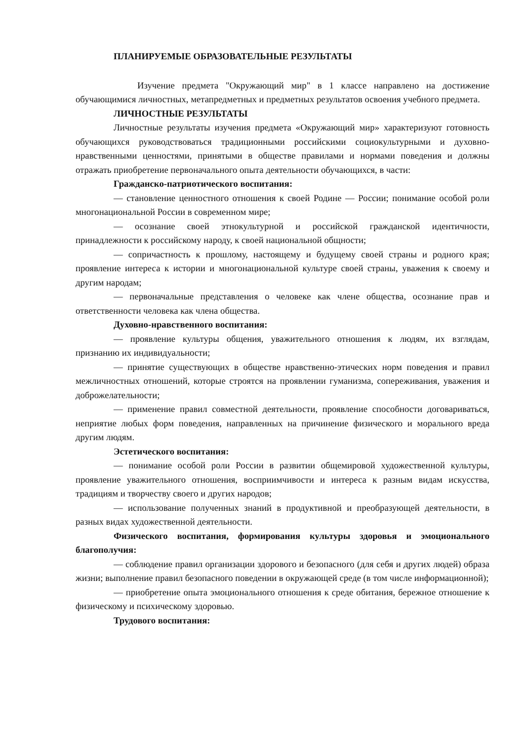ПЛАНИРУЕМЫЕ ОБРАЗОВАТЕЛЬНЫЕ РЕЗУЛЬТАТЫ
Изучение предмета "Окружающий мир" в 1 классе направлено на достижение обучающимися личностных, метапредметных и предметных результатов освоения учебного предмета.
ЛИЧНОСТНЫЕ РЕЗУЛЬТАТЫ
Личностные результаты изучения предмета «Окружающий мир» характеризуют готовность обучающихся руководствоваться традиционными российскими социокультурными и духовно-нравственными ценностями, принятыми в обществе правилами и нормами поведения и должны отражать приобретение первоначального опыта деятельности обучающихся, в части:
Гражданско-патриотического воспитания:
— становление ценностного отношения к своей Родине — России; понимание особой роли многонациональной России в современном мире;
— осознание своей этнокультурной и российской гражданской идентичности, принадлежности к российскому народу, к своей национальной общности;
— сопричастность к прошлому, настоящему и будущему своей страны и родного края; проявление интереса к истории и многонациональной культуре своей страны, уважения к своему и другим народам;
— первоначальные представления о человеке как члене общества, осознание прав и ответственности человека как члена общества.
Духовно-нравственного воспитания:
— проявление культуры общения, уважительного отношения к людям, их взглядам, признанию их индивидуальности;
— принятие существующих в обществе нравственно-этических норм поведения и правил межличностных отношений, которые строятся на проявлении гуманизма, сопереживания, уважения и доброжелательности;
— применение правил совместной деятельности, проявление способности договариваться, неприятие любых форм поведения, направленных на причинение физического и морального вреда другим людям.
Эстетического воспитания:
— понимание особой роли России в развитии общемировой художественной культуры, проявление уважительного отношения, восприимчивости и интереса к разным видам искусства, традициям и творчеству своего и других народов;
— использование полученных знаний в продуктивной и преобразующей деятельности, в разных видах художественной деятельности.
Физического воспитания, формирования культуры здоровья и эмоционального благополучия:
— соблюдение правил организации здорового и безопасного (для себя и других людей) образа жизни; выполнение правил безопасного поведении в окружающей среде (в том числе информационной);
— приобретение опыта эмоционального отношения к среде обитания, бережное отношение к физическому и психическому здоровью.
Трудового воспитания: